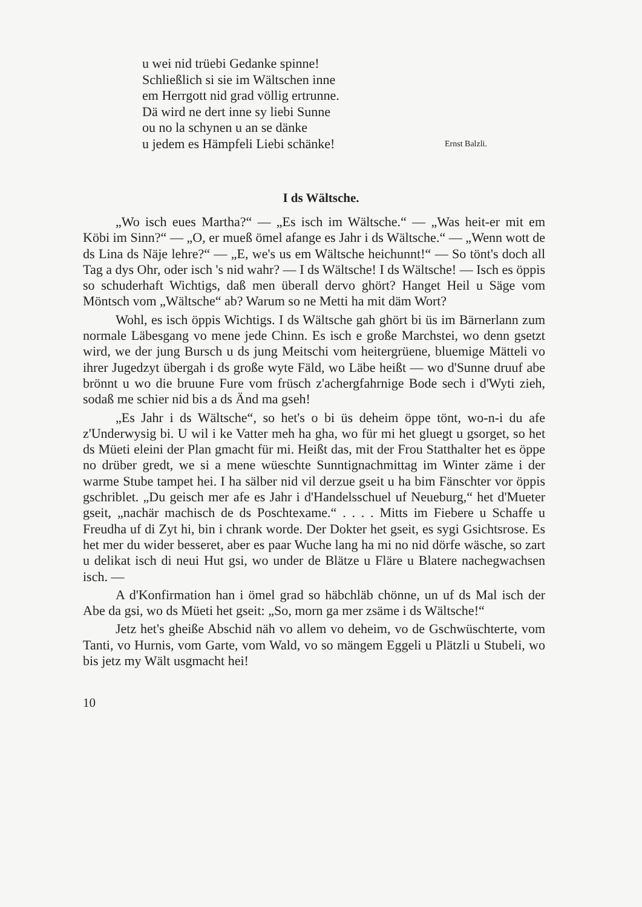u wei nid trüebi Gedanke spinne!
Schließlich si sie im Wältschen inne
em Herrgott nid grad völlig ertrunne.
Dä wird ne dert inne sy liebi Sunne
ou no la schynen u an se dänke
u jedem es Hämpfeli Liebi schänke!
Ernst Balzli.
I ds Wältsche.
„Wo isch eues Martha?“ — „Es isch im Wältsche.“ — „Was heit-er mit em Köbi im Sinn?“ — „O, er mueß ömel afange es Jahr i ds Wältsche.“ — „Wenn wott de ds Lina ds Näje lehre?“ — „E, we's us em Wältsche heichunnt!“ — So tönt's doch all Tag a dys Ohr, oder isch 's nid wahr? — I ds Wältsche! I ds Wältsche! — Isch es öppis so schuderhaft Wichtigs, daß men überall dervo ghört? Hanget Heil u Säge vom Möntsch vom „Wältsche“ ab? Warum so ne Metti ha mit däm Wort?
Wohl, es isch öppis Wichtigs. I ds Wältsche gah ghört bi üs im Bärnerlann zum normale Läbesgang vo mene jede Chinn. Es isch e große Marchstei, wo denn gsetzt wird, we der jung Bursch u ds jung Meitschi vom heitergrüene, bluemige Mätteli vo ihrer Jugedzyt übergah i ds große wyte Fäld, wo Läbe heißt — wo d'Sunne druuf abe brönnt u wo die bruune Fure vom früsch z'achergfahrnige Bode sech i d'Wyti zieh, sodaß me schier nid bis a ds Änd ma gseh!
„Es Jahr i ds Wältsche“, so het's o bi üs deheim öppe tönt, wo-n-i du afe z'Underwysig bi. U wil i ke Vatter meh ha gha, wo für mi het gluegt u gsorget, so het ds Müeti eleini der Plan gmacht für mi. Heißt das, mit der Frou Statthalter het es öppe no drüber gredt, we si a mene wüeschte Sunntignachmittag im Winter zäme i der warme Stube tampet hei. I ha sälber nid vil derzue gseit u ha bim Fänschter vor öppis gschriblet. „Du geisch mer afe es Jahr i d'Handelsschuel uf Neueburg,“ het d'Mueter gseit, „nachär machisch de ds Poschtexame.“ . . . . Mitts im Fiebere u Schaffe u Freudha uf di Zyt hi, bin i chrank worde. Der Dokter het gseit, es sygi Gsichtsrose. Es het mer du wider besseret, aber es paar Wuche lang ha mi no nid dörfe wäsche, so zart u delikat isch di neui Hut gsi, wo under de Blätze u Fläre u Blatere nachegwachsen isch. —
A d'Konfirmation han i ömel grad so häbchläb chönne, un uf ds Mal isch der Abe da gsi, wo ds Müeti het gseit: „So, morn ga mer zsäme i ds Wältsche!“
Jetz het's gheiße Abschid näh vo allem vo deheim, vo de Gschwüschterte, vom Tanti, vo Hurnis, vom Garte, vom Wald, vo so mängem Eggeli u Plätzli u Stubeli, wo bis jetz my Wält usgmacht hei!
10